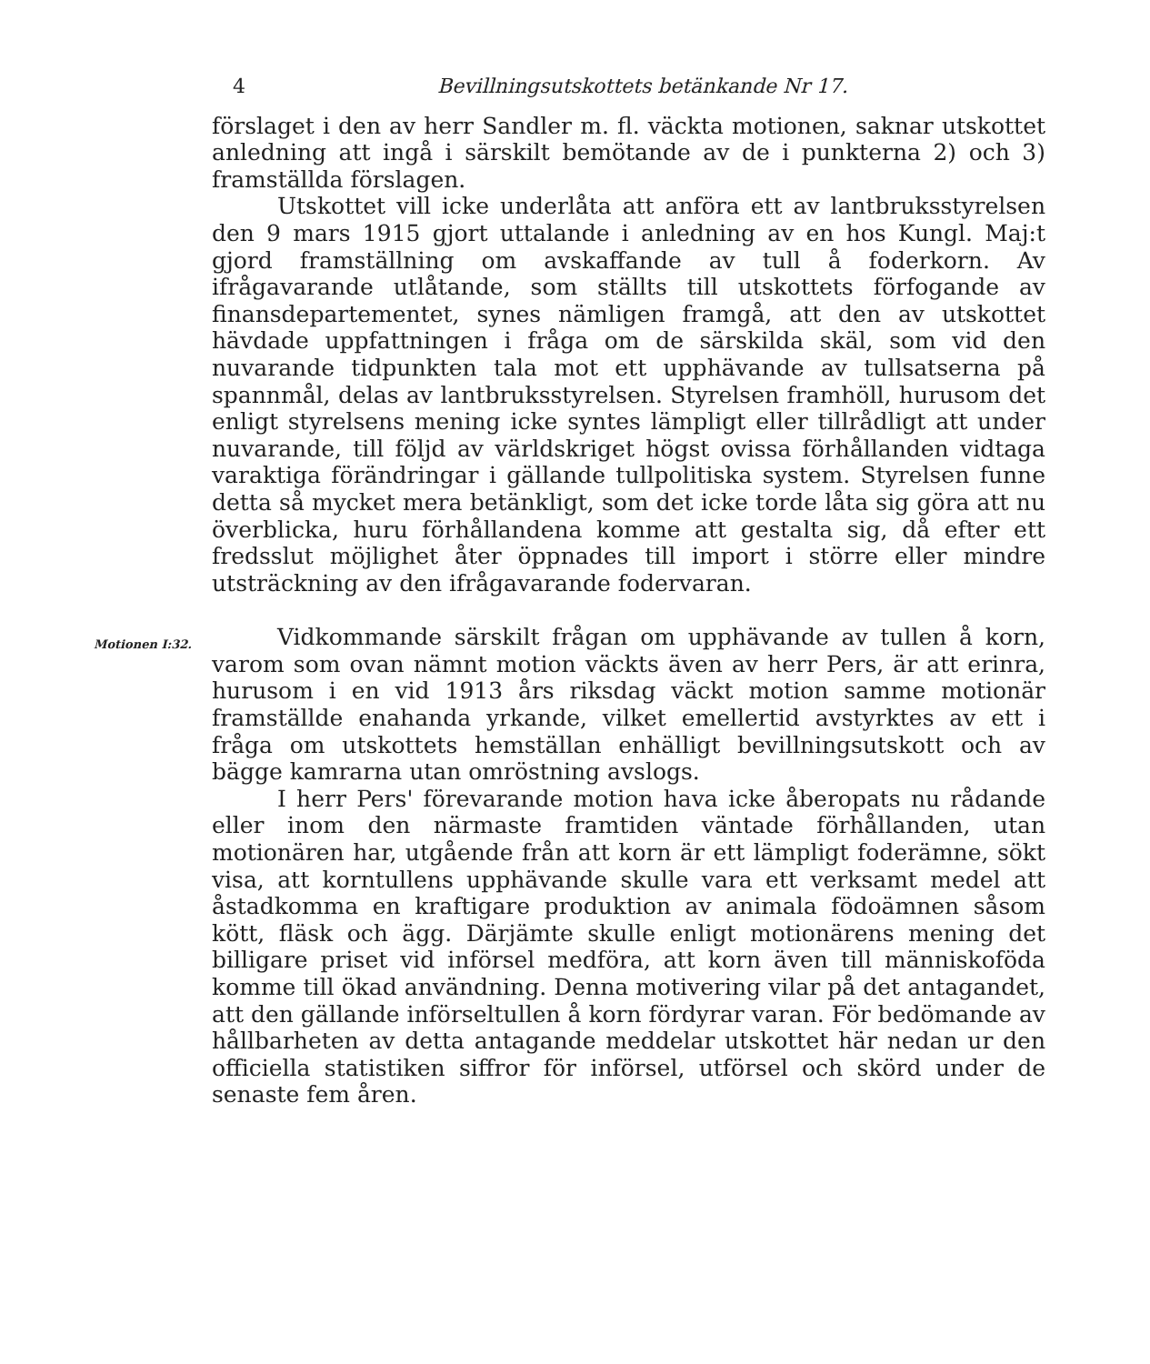4 Bevillningsutskottets betänkande Nr 17.
förslaget i den av herr Sandler m. fl. väckta motionen, saknar utskottet anledning att ingå i särskilt bemötande av de i punkterna 2) och 3) framställda förslagen.
Utskottet vill icke underlåta att anföra ett av lantbruksstyrelsen den 9 mars 1915 gjort uttalande i anledning av en hos Kungl. Maj:t gjord framställning om avskaffande av tull å foderkorn. Av ifrågavarande utlåtande, som ställts till utskottets förfogande av finansdepartementet, synes nämligen framgå, att den av utskottet hävdade uppfattningen i fråga om de särskilda skäl, som vid den nuvarande tidpunkten tala mot ett upphävande av tullsatserna på spannmål, delas av lantbruksstyrelsen. Styrelsen framhöll, hurusom det enligt styrelsens mening icke syntes lämpligt eller tillrådligt att under nuvarande, till följd av världskriget högst ovissa förhållanden vidtaga varaktiga förändringar i gällande tullpolitiska system. Styrelsen funne detta så mycket mera betänkligt, som det icke torde låta sig göra att nu överblicka, huru förhållandena komme att gestalta sig, då efter ett fredsslut möjlighet åter öppnades till import i större eller mindre utsträckning av den ifrågavarande fodervaran.
Motionen I:32.
Vidkommande särskilt frågan om upphävande av tullen å korn, varom som ovan nämnt motion väckts även av herr Pers, är att erinra, hurusom i en vid 1913 års riksdag väckt motion samme motionär framställde enahanda yrkande, vilket emellertid avstyrktes av ett i fråga om utskottets hemställan enhälligt bevillningsutskott och av bägge kamrarna utan omröstning avslogs.
I herr Pers' förevarande motion hava icke åberopats nu rådande eller inom den närmaste framtiden väntade förhållanden, utan motionären har, utgående från att korn är ett lämpligt foderämne, sökt visa, att korntullens upphävande skulle vara ett verksamt medel att åstadkomma en kraftigare produktion av animala födoämnen såsom kött, fläsk och ägg. Därjämte skulle enligt motionärens mening det billigare priset vid införsel medföra, att korn även till människoföda komme till ökad användning. Denna motivering vilar på det antagandet, att den gällande införseltullen å korn fördyrar varan. För bedömande av hållbarheten av detta antagande meddelar utskottet här nedan ur den officiella statistiken siffror för införsel, utförsel och skörd under de senaste fem åren.